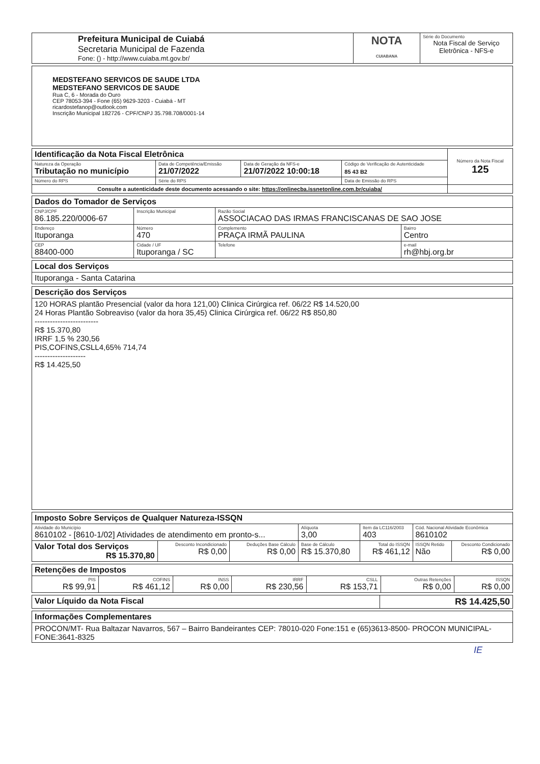| Prefeitura Municipal de Cuiabá Secretaria Municipal de Fazenda Fone: () - http://www.cuiaba.mt.gov.br/ | NOTA CUIABANA | Série do Documento Nota Fiscal de Serviço Eletrônica - NFS-e |
| MEDSTEFANO SERVICOS DE SAUDE LTDA MEDSTEFANO SERVICOS DE SAUDE Rua C, 6 - Morada do Ouro CEP 78053-394 - Fone (65) 9629-3203 - Cuiabá - MT ricardostefanop@outlook.com Inscrição Municipal 182726 - CPF/CNPJ 35.798.708/0001-14 |
| Identificação da Nota Fiscal Eletrônica | | | | Número da Nota Fiscal 125 |
| Natureza da Operação Tributação no município | Data de Competência/Emissão 21/07/2022 | Data de Geração da NFS-e 21/07/2022 10:00:18 | Código de Verificação de Autenticidade 85 43 B2 | |
| Número do RPS | Série do RPS | | Data de Emissão do RPS | |
| Consulte a autenticidade deste documento acessando o site: https://onlinecba.issnetonline.com.br/cuiaba/ | | | | |
| Dados do Tomador de Serviços | | | | |
| CNPJ/CPF 86.185.220/0006-67 | Inscrição Municipal | Razão Social ASSOCIACAO DAS IRMAS FRANCISCANAS DE SAO JOSE | | |
| Endereço Ituporanga | Número 470 | Complemento PRAÇA IRMÃ PAULINA | | Bairro Centro |
| CEP 88400-000 | Cidade / UF Ituporanga / SC | | Telefone | e-mail rh@hbj.org.br |
| Local dos Serviços |
| Ituporanga - Santa Catarina |
| Descrição dos Serviços |
| 120 HORAS plantão Presencial (valor da hora 121,00) Clinica Cirúrgica ref. 06/22 R$ 14.520,00 24 Horas Plantão Sobreaviso (valor da hora 35,45) Clinica Cirúrgica ref. 06/22 R$ 850,80 ------------------------- R$ 15.370,80 IRRF 1,5 % 230,56 PIS,COFINS,CSLL4,65% 714,74 -------------------- R$ 14.425,50 |
| Imposto Sobre Serviços de Qualquer Natureza-ISSQN | | | | | | | |
| Atividade do Município 8610102 - [8610-1/02] Atividades de atendimento em pronto-s... | | | | Alíquota 3,00 | Item da LC116/2003 403 | Cód. Nacional Atividade Econômica 8610102 | |
| Valor Total dos Serviços R$ 15.370,80 | Desconto Incondicionado R$ 0,00 | Deduções Base Cálculo R$ 0,00 | Base de Cálculo R$ 15.370,80 | | Total do ISSQN R$ 461,12 | ISSQN Retido Não | Desconto Condicionado R$ 0,00 |
| Retenções de Impostos | | | | | | |
| PIS R$ 99,91 | COFINS R$ 461,12 | INSS R$ 0,00 | IRRF R$ 230,56 | CSLL R$ 153,71 | Outras Retenções R$ 0,00 | ISSQN R$ 0,00 |
| Valor Líquido da Nota Fiscal | R$ 14.425,50 |
| Informações Complementares |
| PROCON/MT- Rua Baltazar Navarros, 567 – Bairro Bandeirantes CEP: 78010-020 Fone:151 e (65)3613-8500- PROCON MUNICIPAL-FONE:3641-8325 |
IE